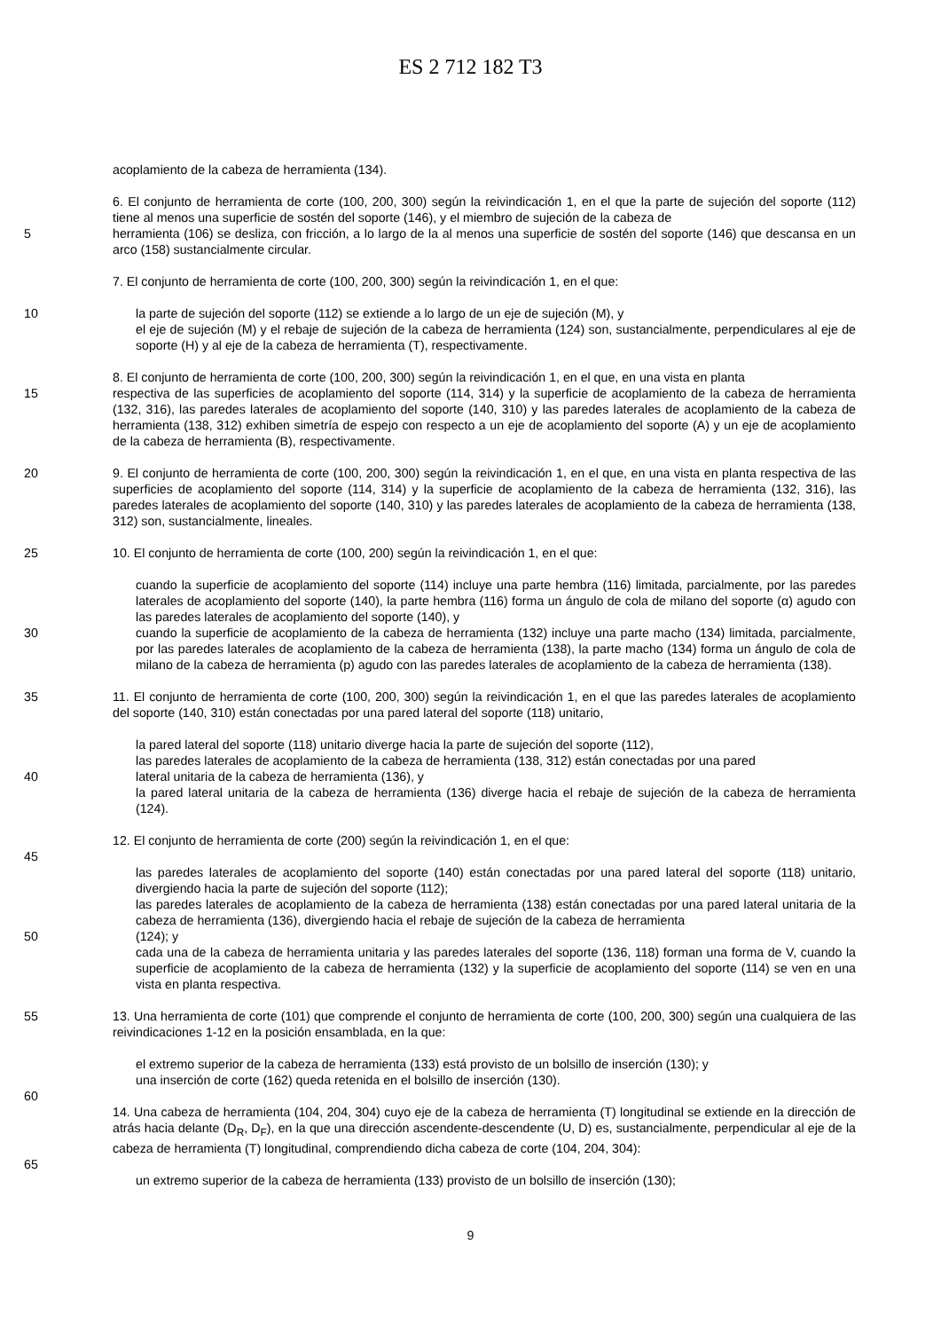ES 2 712 182 T3
acoplamiento de la cabeza de herramienta (134).
6. El conjunto de herramienta de corte (100, 200, 300) según la reivindicación 1, en el que la parte de sujeción del soporte (112) tiene al menos una superficie de sostén del soporte (146), y el miembro de sujeción de la cabeza de
5 herramienta (106) se desliza, con fricción, a lo largo de la al menos una superficie de sostén del soporte (146) que descansa en un arco (158) sustancialmente circular.
7. El conjunto de herramienta de corte (100, 200, 300) según la reivindicación 1, en el que:
10 la parte de sujeción del soporte (112) se extiende a lo largo de un eje de sujeción (M), y
el eje de sujeción (M) y el rebaje de sujeción de la cabeza de herramienta (124) son, sustancialmente, perpendiculares al eje de soporte (H) y al eje de la cabeza de herramienta (T), respectivamente.
8. El conjunto de herramienta de corte (100, 200, 300) según la reivindicación 1, en el que, en una vista en planta
15 respectiva de las superficies de acoplamiento del soporte (114, 314) y la superficie de acoplamiento de la cabeza de herramienta (132, 316), las paredes laterales de acoplamiento del soporte (140, 310) y las paredes laterales de acoplamiento de la cabeza de herramienta (138, 312) exhiben simetría de espejo con respecto a un eje de acoplamiento del soporte (A) y un eje de acoplamiento de la cabeza de herramienta (B), respectivamente.
20 9. El conjunto de herramienta de corte (100, 200, 300) según la reivindicación 1, en el que, en una vista en planta respectiva de las superficies de acoplamiento del soporte (114, 314) y la superficie de acoplamiento de la cabeza de herramienta (132, 316), las paredes laterales de acoplamiento del soporte (140, 310) y las paredes laterales de acoplamiento de la cabeza de herramienta (138, 312) son, sustancialmente, lineales.
25 10. El conjunto de herramienta de corte (100, 200) según la reivindicación 1, en el que:
cuando la superficie de acoplamiento del soporte (114) incluye una parte hembra (116) limitada, parcialmente, por las paredes laterales de acoplamiento del soporte (140), la parte hembra (116) forma un ángulo de cola de milano del soporte (α) agudo con las paredes laterales de acoplamiento del soporte (140), y
30 cuando la superficie de acoplamiento de la cabeza de herramienta (132) incluye una parte macho (134) limitada, parcialmente, por las paredes laterales de acoplamiento de la cabeza de herramienta (138), la parte macho (134) forma un ángulo de cola de milano de la cabeza de herramienta (p) agudo con las paredes laterales de acoplamiento de la cabeza de herramienta (138).
35 11. El conjunto de herramienta de corte (100, 200, 300) según la reivindicación 1, en el que las paredes laterales de acoplamiento del soporte (140, 310) están conectadas por una pared lateral del soporte (118) unitario,
la pared lateral del soporte (118) unitario diverge hacia la parte de sujeción del soporte (112),
las paredes laterales de acoplamiento de la cabeza de herramienta (138, 312) están conectadas por una pared
40 lateral unitaria de la cabeza de herramienta (136), y
la pared lateral unitaria de la cabeza de herramienta (136) diverge hacia el rebaje de sujeción de la cabeza de herramienta (124).
12. El conjunto de herramienta de corte (200) según la reivindicación 1, en el que:
45
las paredes laterales de acoplamiento del soporte (140) están conectadas por una pared lateral del soporte (118) unitario, divergiendo hacia la parte de sujeción del soporte (112);
las paredes laterales de acoplamiento de la cabeza de herramienta (138) están conectadas por una pared lateral unitaria de la cabeza de herramienta (136), divergiendo hacia el rebaje de sujeción de la cabeza de herramienta
50 (124); y
cada una de la cabeza de herramienta unitaria y las paredes laterales del soporte (136, 118) forman una forma de V, cuando la superficie de acoplamiento de la cabeza de herramienta (132) y la superficie de acoplamiento del soporte (114) se ven en una vista en planta respectiva.
55 13. Una herramienta de corte (101) que comprende el conjunto de herramienta de corte (100, 200, 300) según una cualquiera de las reivindicaciones 1-12 en la posición ensamblada, en la que:
el extremo superior de la cabeza de herramienta (133) está provisto de un bolsillo de inserción (130); y
una inserción de corte (162) queda retenida en el bolsillo de inserción (130).
60
14. Una cabeza de herramienta (104, 204, 304) cuyo eje de la cabeza de herramienta (T) longitudinal se extiende en la dirección de atrás hacia delante (D<sub>R</sub>, D<sub>F</sub>), en la que una dirección ascendente-descendente (U, D) es, sustancialmente, perpendicular al eje de la cabeza de herramienta (T) longitudinal, comprendiendo dicha cabeza de corte (104, 204, 304):
65
un extremo superior de la cabeza de herramienta (133) provisto de un bolsillo de inserción (130);
9